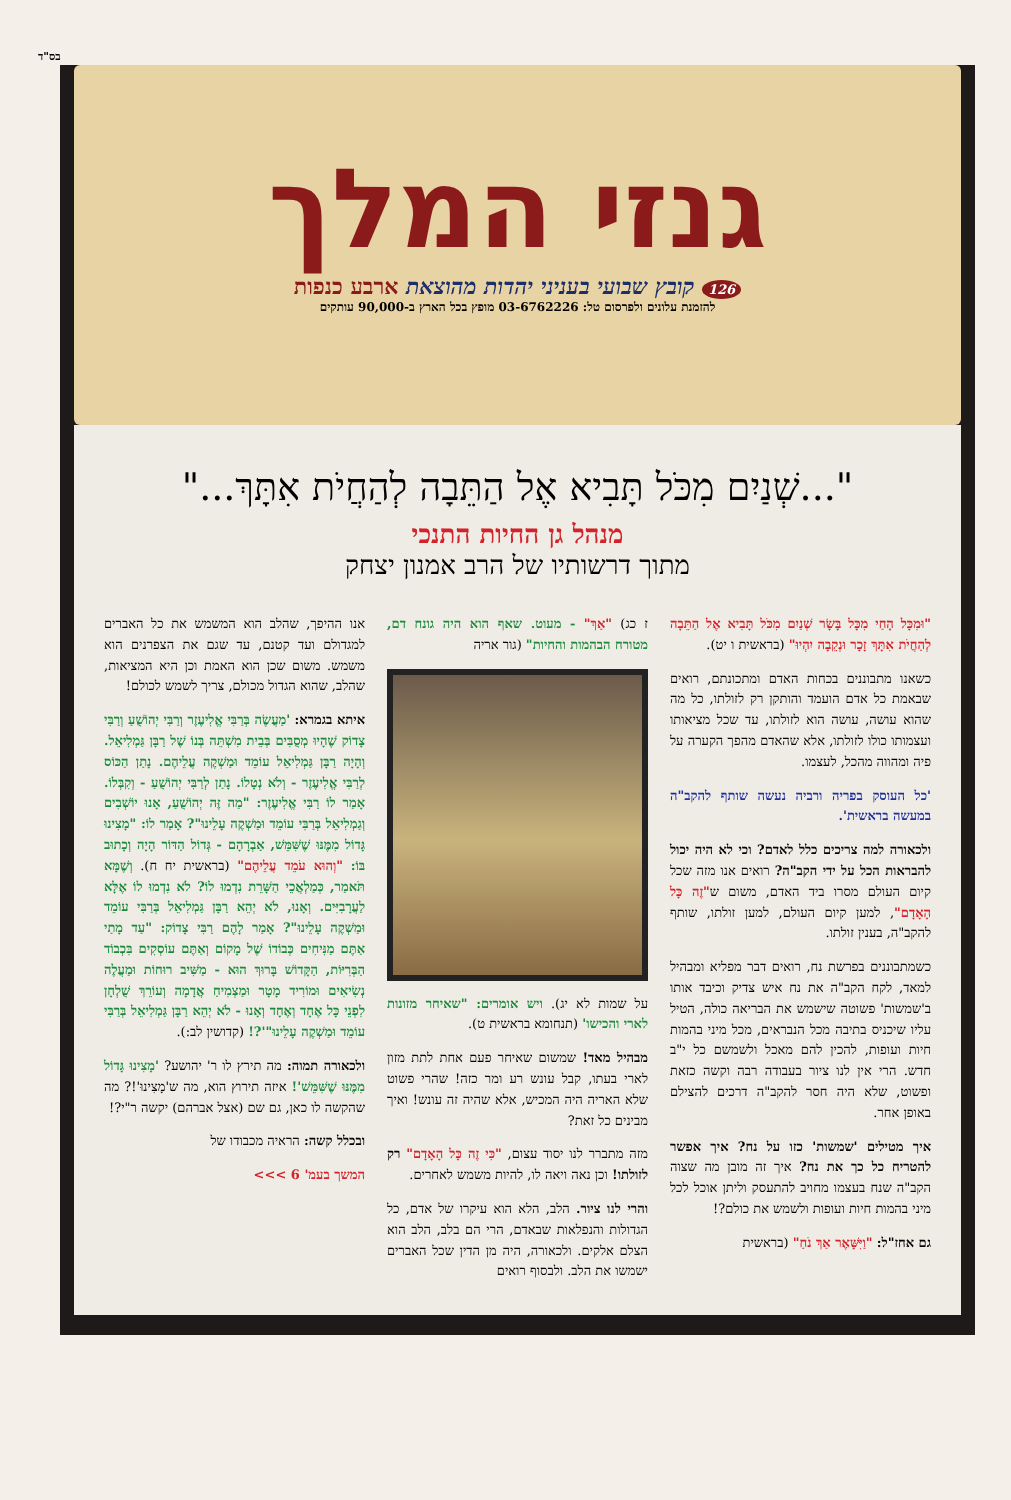בס"ד
גנזי המלך
126 קובץ שבועי בעניני יהדות מהוצאת ארבע כנפות
להזמנת עלונים ולפרסום טל: 03-6762226 מופץ בכל הארץ ב-90,000 עותקים
"...שְׁנַיִם מִכֹּל תָּבִיא אֶל הַתֵּבָה לְהַחֲיֹת אִתָּךְ..."
מנהל גן החיות התנכי
מתוך דרשותיו של הרב אמנון יצחק
"וּמִכָּל הָחַי מִכָּל בָּשָׂר שְׁנַיִם מִכֹּל תָּבִיא אֶל הַתֵּבָה לְהַחֲיֹת אִתָּךְ זָכָר וּנְקֵבָה יִהְיוּ" (בראשית ו יט).
כשאנו מתבוננים בכחות האדם ומתכונתם, רואים שבאמת כל אדם הועמד והותקן רק לזולתו, כל מה שהוא עושה, עושה הוא לזולתו, עד שכל מציאותו ועצמותו כולו לזולתו, אלא שהאדם מהפך הקערה על פיה ומהווה מהכל, לעצמו.
'כל העוסק בפריה ורביה נעשה שותף להקב"ה במעשה בראשית'.
ולכאורה למה צריכים כלל לאדם? וכי לא היה יכול להבראות הכל על ידי הקב"ה? רואים אנו מזה שכל קיום העולם מסרו ביד האדם, משום ש"זֶה כָּל הָאָדָם", למען קיום העולם, למען זולתו, שותף להקב"ה, בענין זולתו.
כשמתבוננים בפרשת נח, רואים דבר מפליא ומבהיל למאד, לקח הקב"ה את נח איש צדיק וכיבד אותו ב'שמשות' פשוטה שישמש את הבריאה כולה, הטיל עליו שיכניס בתיבה מכל הנבראים, מכל מיני בהמות חיות ועופות, להכין להם מאכל ולשמשם כל י"ב חדש. הרי אין לנו ציור בעבודה רבה וקשה כזאת ופשוט, שלא היה חסר להקב"ה דרכים להצילם באופן אחר.
איך מטילים 'שמשות' כזו על נח? איך אפשר להטריח כל כך את נח? איך זה מובן מה שצוה הקב"ה שנח בעצמו מחויב להתעסק וליתן אוכל לכל מיני בהמות חיות ועופות ולשמש את כולם?!
גם אחז"ל: "וַיִּשָּׁאֶר אַךְ נֹחַ" (בראשית
ז כג) "אַךְ" - מעוט. שאף הוא היה גונח דם, מטורח הבהמות והחיות" (גור אריה
על שמות לא יג). ויש אומרים: "שאיחר מזונות לארי והכישו' (תנחומא בראשית ט).
מבהיל מאד! שמשום שאיחר פעם אחת לתת מזון לארי בעתו, קבל עונש רע ומר כזה! שהרי פשוט שלא האריה היה המכיש, אלא שהיה זה עונש! ואיך מבינים כל זאת?
מזה מתברר לנו יסוד עצום, "כִּי זֶה כָּל הָאָדָם" רק לזולתו! וכן נאה ויאה לו, להיות משמש לאחרים.
והרי לנו ציור. הלב, הלא הוא עיקרו של אדם, כל הגדולות והנפלאות שבאדם, הרי הם בלב, הלב הוא הצלם אלקים. ולכאורה, היה מן הדין שכל האברים ישמשו את הלב. ולבסוף רואים
אנו ההיפך, שהלב הוא המשמש את כל האברים למגדולם ועד קטנם, עד שגם את הצפרנים הוא משמש. משום שכן הוא האמת וכן היא המציאות, שהלב, שהוא הגדול מכולם, צריך לשמש לכולם!
איתא בגמרא: 'מַעֲשֶׂה בְּרַבִּי אֱלִיעֶזֶר וְרַבִּי יְהוֹשֻׁעַ וְרַבִּי צָדוֹק שֶׁהָיוּ מְסֻבִּים בְּבֵית מִשְׁתֵּה בְּנוֹ שֶׁל רַבָּן גַּמְלִיאֵל. וְהָיָה רַבָּן גַּמְלִיאֵל עוֹמֵד וּמַשְׁקֶה עֲלֵיהֶם. נָתַן הַכּוֹס לְרַבִּי אֱלִיעֶזֶר - וְלֹא נְטָלוֹ. נָתַן לְרַבִּי יְהוֹשֻׁעַ - וְקִבְּלוֹ. אָמַר לוֹ רַבִּי אֱלִיעֶזֶר: "מַה זֶּה יְהוֹשֻׁעַ, אָנוּ יוֹשְׁבִים וְגַמְלִיאֵל בְּרַבִּי עוֹמֵד וּמַשְׁקֶה עָלֵינוּ"? אָמַר לוֹ: "מָצִינוּ גָּדוֹל מִמֶּנּוּ שֶׁשִּׁמֵּשׁ, אַבְרָהָם - גְּדוֹל הַדּוֹר הָיָה וְכָתוּב בּוֹ: "וְהוּא עֹמֵד עֲלֵיהֶם" (בראשית יח ח). וְשֶׁמָּא תֹּאמַר, כְּמַלְאֲכֵי הַשָּׁרֵת נִדְמוּ לוֹ? לֹא נִדְמוּ לוֹ אֶלָּא לַעֲרָבִיִּים. וְאָנוּ, לֹא יְהֵא רַבָּן גַּמְלִיאֵל בְּרַבִּי עוֹמֵד וּמַשְׁקֶה עָלֵינוּ"? אָמַר לָהֶם רַבִּי צָדוֹק: "עַד מָתַי אַתֶּם מַנִּיחִים כְּבוֹדוֹ שֶׁל מָקוֹם וְאַתֶּם עוֹסְקִים בִּכְבוֹד הַבְּרִיּוֹת, הַקָּדוֹשׁ בָּרוּךְ הוּא - מַשִּׁיב רוּחוֹת וּמַעֲלֶה נְשִׂיאִים וּמוֹרִיד מָטָר וּמַצְמִיחַ אֲדָמָה וְעוֹרֵךְ שֻׁלְחָן לִפְנֵי כָּל אֶחָד וְאֶחָד וְאָנוּ - לֹא יְהֵא רַבָּן גַּמְלִיאֵל בְּרַבִּי עוֹמֵד וּמַשְׁקֶה עָלֵינוּ"'?! (קדושין לב:).
ולכאורה תמוה: מה תירץ לו ר' יהושע? 'מָצִינוּ גָּדוֹל מִמֶּנּוּ שֶׁשִּׁמֵּשׁ'! איזה תירוץ הוא, מה ש'מָצִינוּ'!? מה שהקשה לו כאן, גם שם (אצל אברהם) יקשה ר"י?!
ובכלל קשה: הראיה מכבודו של
המשך בעמ' 6 >>>